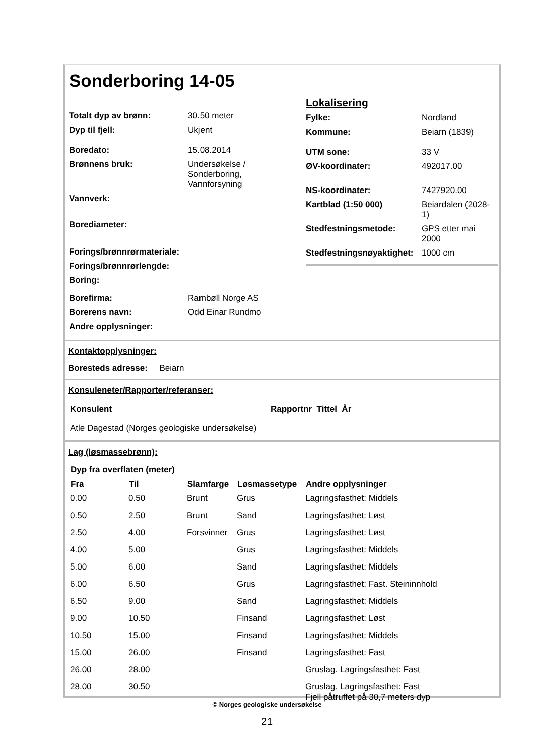Sonderboring 14-05
| Totalt dyp av brønn: | 30.50 meter |
| Dyp til fjell: | Ukjent |
| Boredato: | 15.08.2014 |
| Brønnens bruk: | Undersøkelse / Sonderboring, Vannforsyning |
| Vannverk: | |
| Borediameter: | |
| Forings/brønnrørmateriale: | |
| Forings/brønnrørlengde: | |
| Boring: | |
| Borefirma: | Rambøll Norge AS |
| Borerens navn: | Odd Einar Rundmo |
| Andre opplysninger: | |
Lokalisering
| Fylke: | Nordland |
| Kommune: | Beiarn (1839) |
| UTM sone: | 33 V |
| ØV-koordinater: | 492017.00 |
| NS-koordinater: | 7427920.00 |
| Kartblad (1:50 000) | Beiardalen (2028- 1) |
| Stedfestningsmetode: | GPS etter mai 2000 |
| Stedfestningsnøyaktighet: | 1000 cm |
Kontaktopplysninger:
Boresteds adresse: Beiarn
Konsuleneter/Rapporter/referanser:
| Konsulent | Rapportnr Tittel År |
| Atle Dagestad (Norges geologiske undersøkelse) | |
Lag (løsmassebrønn):
| Dyp fra overflaten (meter) | | | | |
| --- | --- | --- | --- | --- |
| Fra | Til | Slamfarge | Løsmassetype | Andre opplysninger |
| 0.00 | 0.50 | Brunt | Grus | Lagringsfasthet: Middels |
| 0.50 | 2.50 | Brunt | Sand | Lagringsfasthet: Løst |
| 2.50 | 4.00 | Forsvinner | Grus | Lagringsfasthet: Løst |
| 4.00 | 5.00 | | Grus | Lagringsfasthet: Middels |
| 5.00 | 6.00 | | Sand | Lagringsfasthet: Middels |
| 6.00 | 6.50 | | Grus | Lagringsfasthet: Fast. Steininnhold |
| 6.50 | 9.00 | | Sand | Lagringsfasthet: Middels |
| 9.00 | 10.50 | | Finsand | Lagringsfasthet: Løst |
| 10.50 | 15.00 | | Finsand | Lagringsfasthet: Middels |
| 15.00 | 26.00 | | Finsand | Lagringsfasthet: Fast |
| 26.00 | 28.00 | | | Gruslag. Lagringsfasthet: Fast |
| 28.00 | 30.50 | | | Gruslag. Lagringsfasthet: Fast Fjell påtruffet på 30,7 meters dyp |
© Norges geologiske undersøkelse
21